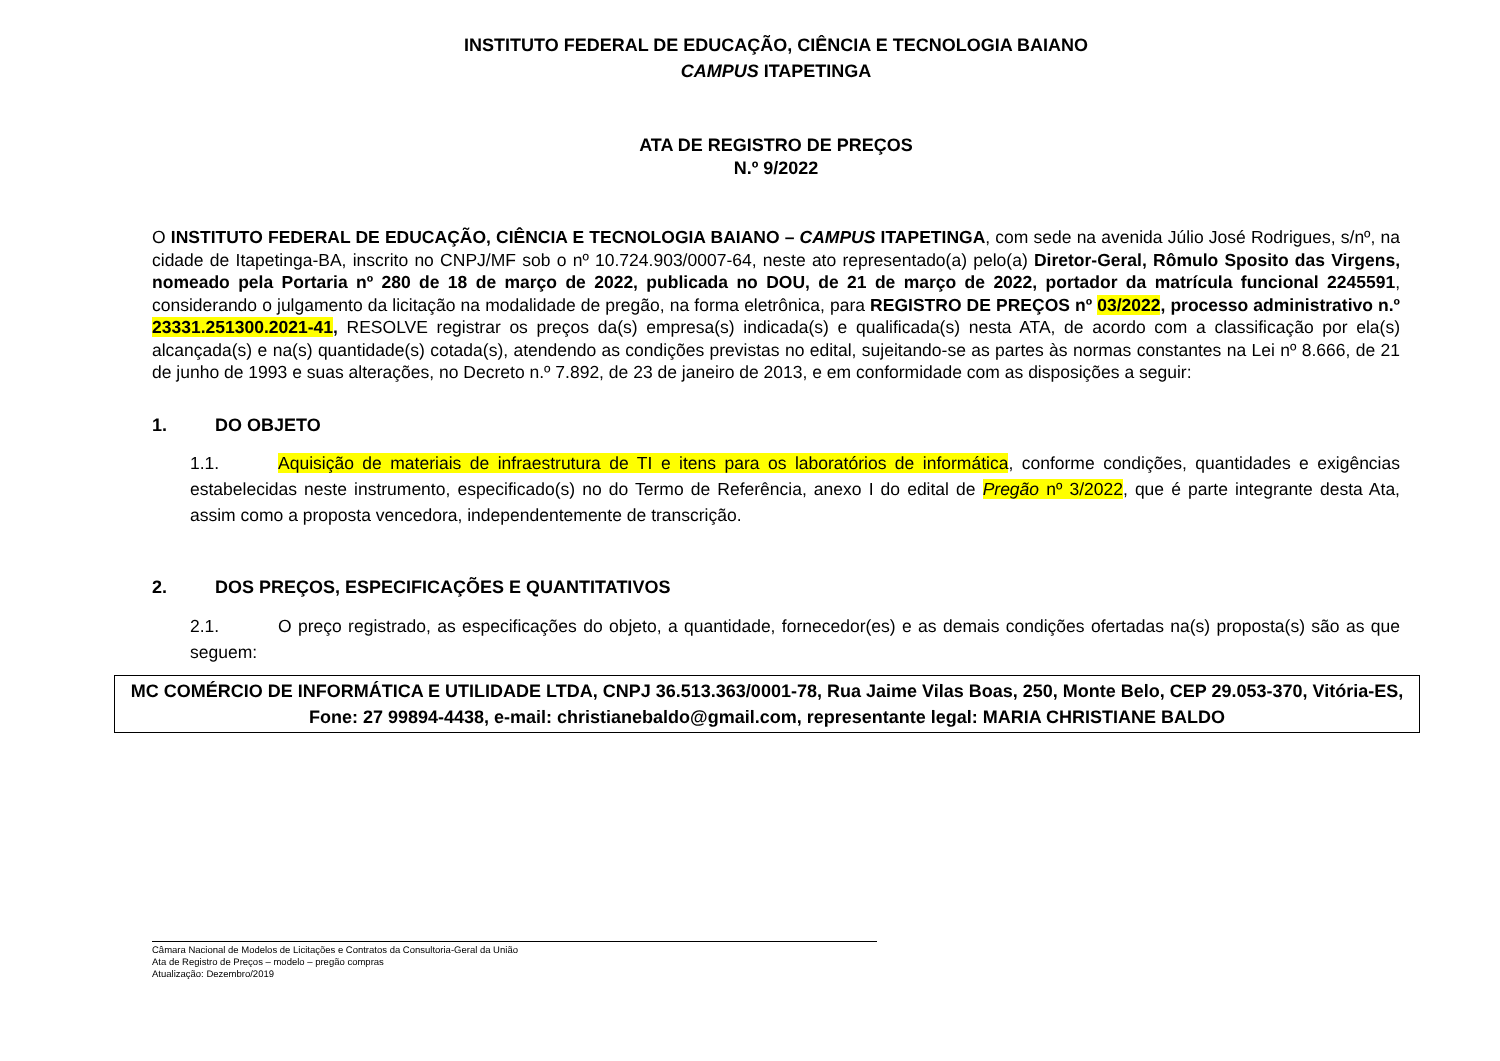INSTITUTO FEDERAL DE EDUCAÇÃO, CIÊNCIA E TECNOLOGIA BAIANO
CAMPUS ITAPETINGA
ATA DE REGISTRO DE PREÇOS
N.º 9/2022
O INSTITUTO FEDERAL DE EDUCAÇÃO, CIÊNCIA E TECNOLOGIA BAIANO – CAMPUS ITAPETINGA, com sede na avenida Júlio José Rodrigues, s/nº, na cidade de Itapetinga-BA, inscrito no CNPJ/MF sob o nº 10.724.903/0007-64, neste ato representado(a) pelo(a) Diretor-Geral, Rômulo Sposito das Virgens, nomeado pela Portaria nº 280 de 18 de março de 2022, publicada no DOU, de 21 de março de 2022, portador da matrícula funcional 2245591, considerando o julgamento da licitação na modalidade de pregão, na forma eletrônica, para REGISTRO DE PREÇOS nº 03/2022, processo administrativo n.º 23331.251300.2021-41, RESOLVE registrar os preços da(s) empresa(s) indicada(s) e qualificada(s) nesta ATA, de acordo com a classificação por ela(s) alcançada(s) e na(s) quantidade(s) cotada(s), atendendo as condições previstas no edital, sujeitando-se as partes às normas constantes na Lei nº 8.666, de 21 de junho de 1993 e suas alterações, no Decreto n.º 7.892, de 23 de janeiro de 2013, e em conformidade com as disposições a seguir:
1. DO OBJETO
1.1. Aquisição de materiais de infraestrutura de TI e itens para os laboratórios de informática, conforme condições, quantidades e exigências estabelecidas neste instrumento, especificado(s) no do Termo de Referência, anexo I do edital de Pregão nº 3/2022, que é parte integrante desta Ata, assim como a proposta vencedora, independentemente de transcrição.
2. DOS PREÇOS, ESPECIFICAÇÕES E QUANTITATIVOS
2.1. O preço registrado, as especificações do objeto, a quantidade, fornecedor(es) e as demais condições ofertadas na(s) proposta(s) são as que seguem:
MC COMÉRCIO DE INFORMÁTICA E UTILIDADE LTDA, CNPJ 36.513.363/0001-78, Rua Jaime Vilas Boas, 250, Monte Belo, CEP 29.053-370, Vitória-ES, Fone: 27 99894-4438, e-mail: christianebaldo@gmail.com, representante legal: MARIA CHRISTIANE BALDO
Câmara Nacional de Modelos de Licitações e Contratos da Consultoria-Geral da União
Ata de Registro de Preços – modelo – pregão compras
Atualização: Dezembro/2019